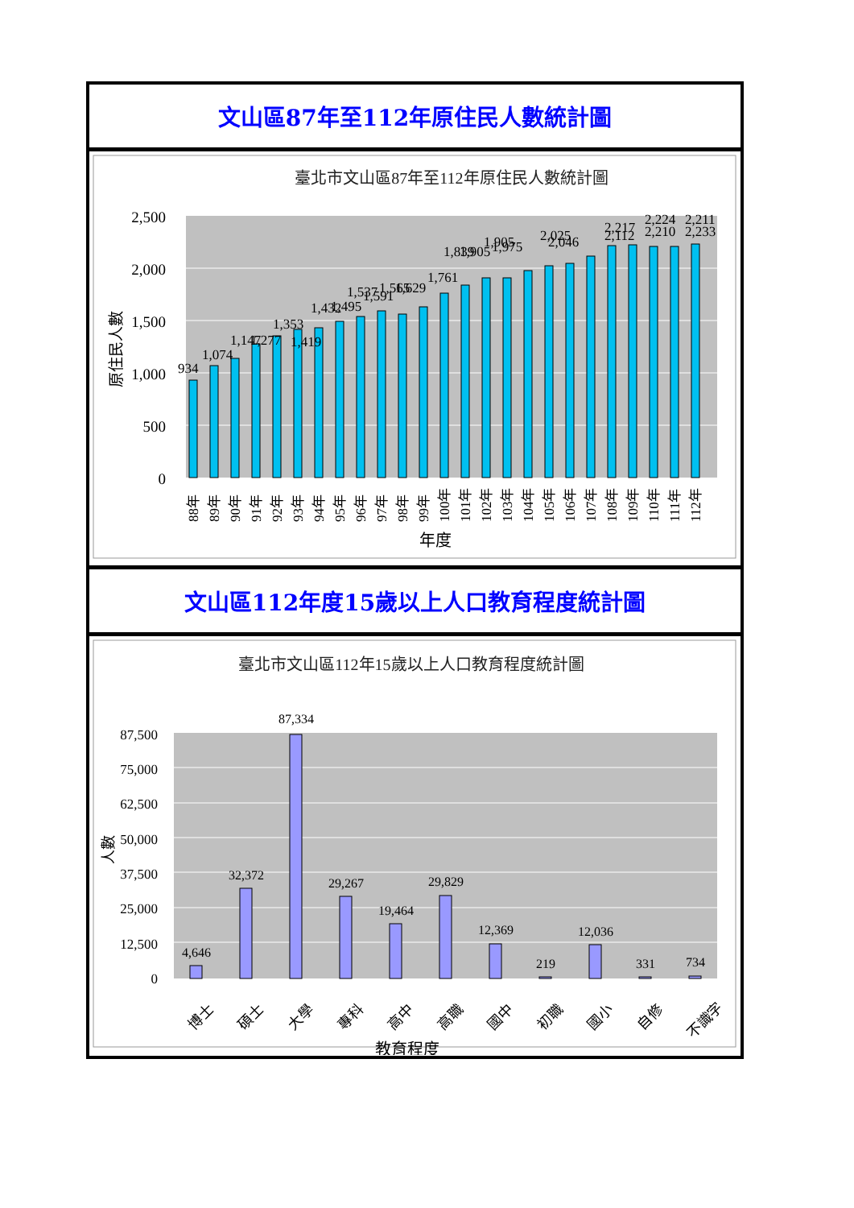文山區87年至112年原住民人數統計圖
臺北市文山區87年至112年原住民人數統計圖
2,500
2,000
1,500
1,000
500
0
原住民人數
934
1,074
1,147
1,277
1,353
1,419
1,432
1,495
1,537
1,591
1,565
1,629
1,761
1,839
1,905
1,905
1,975
2,025
2,046
2,217
2,112
2,224
2,210
2,211
2,233
88年
89年
90年
91年
92年
93年
94年
95年
96年
97年
98年
99年
100年
101年
102年
103年
104年
105年
106年
107年
108年
109年
110年
111年
112年
年度
文山區112年度15歲以上人口教育程度統計圖
臺北市文山區112年15歲以上人口教育程度統計圖
87,500
75,000
62,500
50,000
37,500
25,000
12,500
0
人數
4,646
32,372
87,334
29,267
19,464
29,829
12,369
219
12,036
331
734
博士
碩士
大學
專科
高中
高職
國中
初職
國小
自修
不識字
教育程度